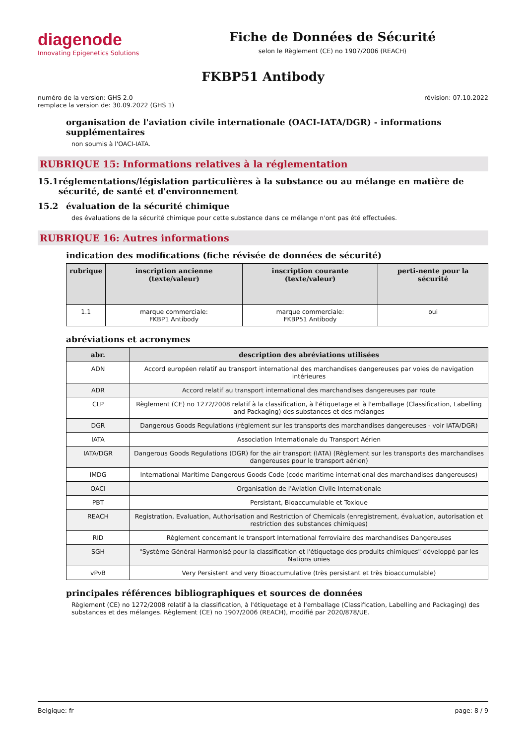diagenode
Innovating Epigenetics Solutions
Fiche de Données de Sécurité
selon le Règlement (CE) no 1907/2006 (REACH)
FKBP51 Antibody
numéro de la version: GHS 2.0
remplace la version de: 30.09.2022 (GHS 1)
révision: 07.10.2022
organisation de l'aviation civile internationale (OACI-IATA/DGR) - informations supplémentaires
non soumis à l'OACI-IATA.
RUBRIQUE 15: Informations relatives à la réglementation
15.1 réglementations/législation particulières à la substance ou au mélange en matière de sécurité, de santé et d'environnement
15.2 évaluation de la sécurité chimique
des évaluations de la sécurité chimique pour cette substance dans ce mélange n'ont pas été effectuées.
RUBRIQUE 16: Autres informations
indication des modifications (fiche révisée de données de sécurité)
| rubrique | inscription ancienne (texte/valeur) | inscription courante (texte/valeur) | perti-nente pour la sécurité |
| --- | --- | --- | --- |
| 1.1 | marque commerciale: FKBP1 Antibody | marque commerciale: FKBP51 Antibody | oui |
abréviations et acronymes
| abr. | description des abréviations utilisées |
| --- | --- |
| ADN | Accord européen relatif au transport international des marchandises dangereuses par voies de navigation intérieures |
| ADR | Accord relatif au transport international des marchandises dangereuses par route |
| CLP | Règlement (CE) no 1272/2008 relatif à la classification, à l'étiquetage et à l'emballage (Classification, Labelling and Packaging) des substances et des mélanges |
| DGR | Dangerous Goods Regulations (règlement sur les transports des marchandises dangereuses - voir IATA/DGR) |
| IATA | Association Internationale du Transport Aérien |
| IATA/DGR | Dangerous Goods Regulations (DGR) for the air transport (IATA) (Règlement sur les transports des marchandises dangereuses pour le transport aérien) |
| IMDG | International Maritime Dangerous Goods Code (code maritime international des marchandises dangereuses) |
| OACI | Organisation de l'Aviation Civile Internationale |
| PBT | Persistant, Bioaccumulable et Toxique |
| REACH | Registration, Evaluation, Authorisation and Restriction of Chemicals (enregistrement, évaluation, autorisation et restriction des substances chimiques) |
| RID | Règlement concernant le transport International ferroviaire des marchandises Dangereuses |
| SGH | "Système Général Harmonisé pour la classification et l'étiquetage des produits chimiques" développé par les Nations unies |
| vPvB | Very Persistent and very Bioaccumulative (très persistant et très bioaccumulable) |
principales références bibliographiques et sources de données
Règlement (CE) no 1272/2008 relatif à la classification, à l'étiquetage et à l'emballage (Classification, Labelling and Packaging) des substances et des mélanges. Règlement (CE) no 1907/2006 (REACH), modifié par 2020/878/UE.
Belgique: fr page: 8 / 9